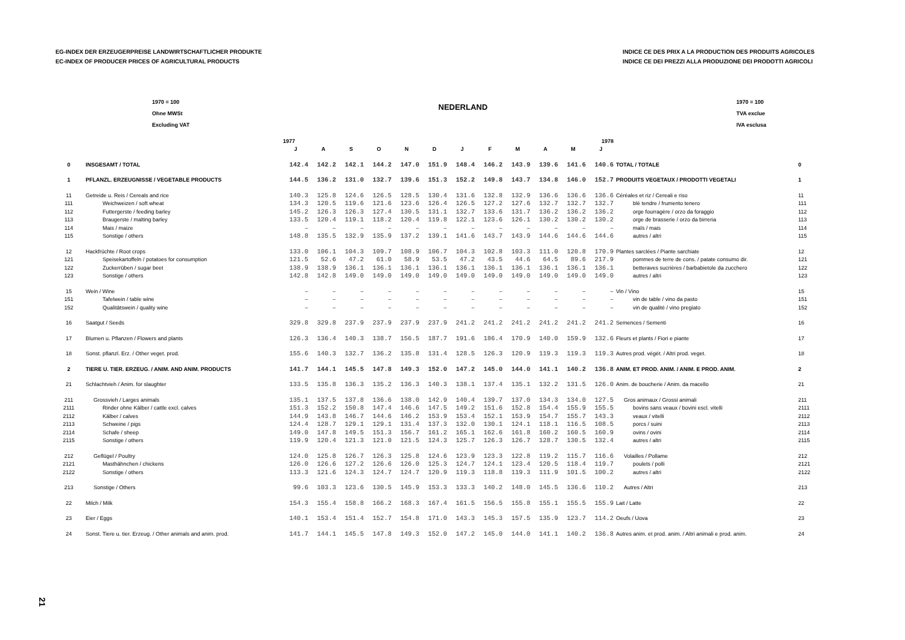EG-INDEX DER ERZEUGERPREISE LANDWIRTSCHAFTLICHER PRODUKTE
EC-INDEX OF PRODUCER PRICES OF AGRICULTURAL PRODUCTS
INDICE CE DES PRIX A LA PRODUCTION DES PRODUITS AGRICOLES
INDICE CE DEI PREZZI ALLA PRODUZIONE DEI PRODOTTI AGRICOLI
1970 = 100
Ohne MWSt
Excluding VAT
NEDERLAND
1970 = 100
TVA exclue
IVA esclusa
| | | 1977 | | | | | | 1978 | | | | | | | |
| --- | --- | --- | --- | --- | --- | --- | --- | --- | --- | --- | --- | --- | --- | --- | --- |
| | | J | A | S | O | N | D | J | F | M | A | M | J | | |
| 0 | INSGESAMT / TOTAL | 142.4 | 142.2 | 142.1 | 144.2 | 147.0 | 151.9 | 148.4 | 146.2 | 143.9 | 139.6 | 141.6 | 140.6 | TOTAL / TOTALE | 0 |
| 1 | PFLANZL. ERZEUGNISSE / VEGETABLE PRODUCTS | 144.5 | 136.2 | 131.0 | 132.7 | 139.6 | 151.3 | 152.2 | 149.8 | 143.7 | 134.8 | 146.0 | 152.7 | PRODUITS VEGETAUX / PRODOTTI VEGETALI | 1 |
| 11 | Getreide u. Reis / Cereals and rice | 140.3 | 125.8 | 124.6 | 126.5 | 128.5 | 130.4 | 131.6 | 132.8 | 132.9 | 136.6 | 136.6 | 136.6 | Céréales et riz / Cereali e riso | 11 |
| 111 | Weichweizen / soft wheat | 134.3 | 120.5 | 119.6 | 121.6 | 123.6 | 126.4 | 126.5 | 127.2 | 127.6 | 132.7 | 132.7 | 132.7 | blé tendre / frumento tenero | 111 |
| 112 | Futtergerste / feeding barley | 145.2 | 126.3 | 126.3 | 127.4 | 130.5 | 131.1 | 132.7 | 133.6 | 131.7 | 136.2 | 136.2 | 136.2 | orge fourragère / orzo da foraggio | 112 |
| 113 | Braugerste / malting barley | 133.5 | 120.4 | 119.1 | 118.2 | 120.4 | 119.8 | 122.1 | 123.6 | 126.1 | 130.2 | 130.2 | 130.2 | orge de brasserie / orzo da birreria | 113 |
| 114 | Mais / maize | – | – | – | – | – | – | – | – | – | – | – | – | maïs / mais | 114 |
| 115 | Sonstige / others | 148.8 | 135.5 | 132.9 | 135.9 | 137.2 | 139.1 | 141.6 | 143.7 | 143.9 | 144.6 | 144.6 | 144.6 | autres / altri | 115 |
| 12 | Hackfrüchte / Root crops | 133.0 | 106.1 | 104.3 | 109.7 | 108.9 | 106.7 | 104.3 | 102.8 | 103.3 | 111.0 | 120.8 | 170.9 | Plantes sarclées / Piante sarchiate | 12 |
| 121 | Speisekartoffeln / potatoes for consumption | 121.5 | 52.6 | 47.2 | 61.0 | 58.9 | 53.5 | 47.2 | 43.5 | 44.6 | 64.5 | 89.6 | 217.9 | pommes de terre de cons. / patate consumo dir. | 121 |
| 122 | Zuckerrüben / sugar beet | 138.9 | 138.9 | 136.1 | 136.1 | 136.1 | 136.1 | 136.1 | 136.1 | 136.1 | 136.1 | 136.1 | 136.1 | betteraves sucrières / barbabietole da zucchero | 122 |
| 123 | Sonstige / others | 142.8 | 142.8 | 149.0 | 149.0 | 149.0 | 149.0 | 149.0 | 149.0 | 149.0 | 149.0 | 149.0 | 149.0 | autres / altri | 123 |
| 15 | Wein / Wine | – | – | – | – | – | – | – | – | – | – | – | – | Vin / Vino | 15 |
| 151 | Tafelwein / table wine | – | – | – | – | – | – | – | – | – | – | – | – | vin de table / vino da pasto | 151 |
| 152 | Qualitätswein / quality wine | – | – | – | – | – | – | – | – | – | – | – | – | vin de qualité / vino pregiato | 152 |
| 16 | Saatgut / Seeds | 329.8 | 329.8 | 237.9 | 237.9 | 237.9 | 237.9 | 241.2 | 241.2 | 241.2 | 241.2 | 241.2 | 241.2 | Semences / Sementi | 16 |
| 17 | Blumen u. Pflanzen / Flowers and plants | 126.3 | 136.4 | 140.3 | 138.7 | 156.5 | 187.7 | 191.6 | 186.4 | 170.9 | 140.0 | 159.9 | 132.6 | Fleurs et plants / Fiori e piante | 17 |
| 18 | Sonst. pflanzl. Erz. / Other veget. prod. | 155.6 | 140.3 | 132.7 | 136.2 | 135.8 | 131.4 | 128.5 | 126.3 | 120.9 | 119.3 | 119.3 | 119.3 | Autres prod. végét. / Altri prod. veget. | 18 |
| 2 | TIERE U. TIER. ERZEUG. / ANIM. AND ANIM. PRODUCTS | 141.7 | 144.1 | 145.5 | 147.8 | 149.3 | 152.0 | 147.2 | 145.0 | 144.0 | 141.1 | 140.2 | 136.8 | ANIM. ET PROD. ANIM. / ANIM. E PROD. ANIM. | 2 |
| 21 | Schlachtvieh / Anim. for slaughter | 133.5 | 135.8 | 136.3 | 135.2 | 136.3 | 140.3 | 138.1 | 137.4 | 135.1 | 132.2 | 131.5 | 126.0 | Anim. de boucherie / Anim. da macello | 21 |
| 211 | Grossvieh / Larges animals | 135.1 | 137.5 | 137.8 | 136.6 | 138.0 | 142.9 | 140.4 | 139.7 | 137.0 | 134.3 | 134.0 | 127.5 | Gros animaux / Grossi animali | 211 |
| 2111 | Rinder ohne Kälber / cattle excl. calves | 151.3 | 152.2 | 150.8 | 147.4 | 146.6 | 147.5 | 149.2 | 151.6 | 152.8 | 154.4 | 155.9 | 155.5 | bovins sans veaux / bovini escl. vitelli | 2111 |
| 2112 | Kälber / calves | 144.9 | 143.8 | 146.7 | 144.6 | 146.2 | 153.9 | 153.4 | 152.1 | 153.9 | 154.7 | 155.7 | 143.3 | veaux / vitelli | 2112 |
| 2113 | Schweine / pigs | 124.4 | 128.7 | 129.1 | 129.1 | 131.4 | 137.3 | 132.0 | 130.1 | 124.1 | 118.1 | 116.5 | 108.5 | porcs / suini | 2113 |
| 2114 | Schafe / sheep | 149.0 | 147.8 | 149.5 | 151.3 | 156.7 | 161.2 | 165.1 | 162.6 | 161.8 | 160.2 | 160.5 | 160.9 | ovins / ovini | 2114 |
| 2115 | Sonstige / others | 119.9 | 120.4 | 121.3 | 121.0 | 121.5 | 124.3 | 125.7 | 126.3 | 126.7 | 128.7 | 130.5 | 132.4 | autres / altri | 2115 |
| 212 | Geflügel / Poultry | 124.0 | 125.8 | 126.7 | 126.3 | 125.8 | 124.6 | 123.9 | 123.3 | 122.8 | 119.2 | 115.7 | 116.6 | Volailles / Pollame | 212 |
| 2121 | Masthähnchen / chickens | 126.0 | 126.6 | 127.2 | 126.6 | 126.0 | 125.3 | 124.7 | 124.1 | 123.4 | 120.5 | 118.4 | 119.7 | poulets / polli | 2121 |
| 2122 | Sonstige / others | 113.3 | 121.6 | 124.3 | 124.7 | 124.7 | 120.9 | 119.3 | 118.8 | 119.3 | 111.9 | 101.5 | 100.2 | autres / altri | 2122 |
| 213 | Sonstige / Others | 99.6 | 103.3 | 123.6 | 130.5 | 145.9 | 153.3 | 133.3 | 140.2 | 148.0 | 145.5 | 136.6 | 110.2 | Autres / Altri | 213 |
| 22 | Milch / Milk | 154.3 | 155.4 | 158.8 | 166.2 | 168.3 | 167.4 | 161.5 | 156.5 | 155.8 | 155.1 | 155.5 | 155.9 | Lait / Latte | 22 |
| 23 | Eier / Eggs | 140.1 | 153.4 | 151.4 | 152.7 | 154.8 | 171.0 | 143.3 | 145.3 | 157.5 | 135.9 | 123.7 | 114.2 | Oeufs / Uova | 23 |
| 24 | Sonst. Tiere u. tier. Erzeug. / Other animals and anim. prod. | 141.7 | 144.1 | 145.5 | 147.8 | 149.3 | 152.0 | 147.2 | 145.0 | 144.0 | 141.1 | 140.2 | 136.8 | Autres anim. et prod. anim. / Altri animali e prod. anim. | 24 |
21